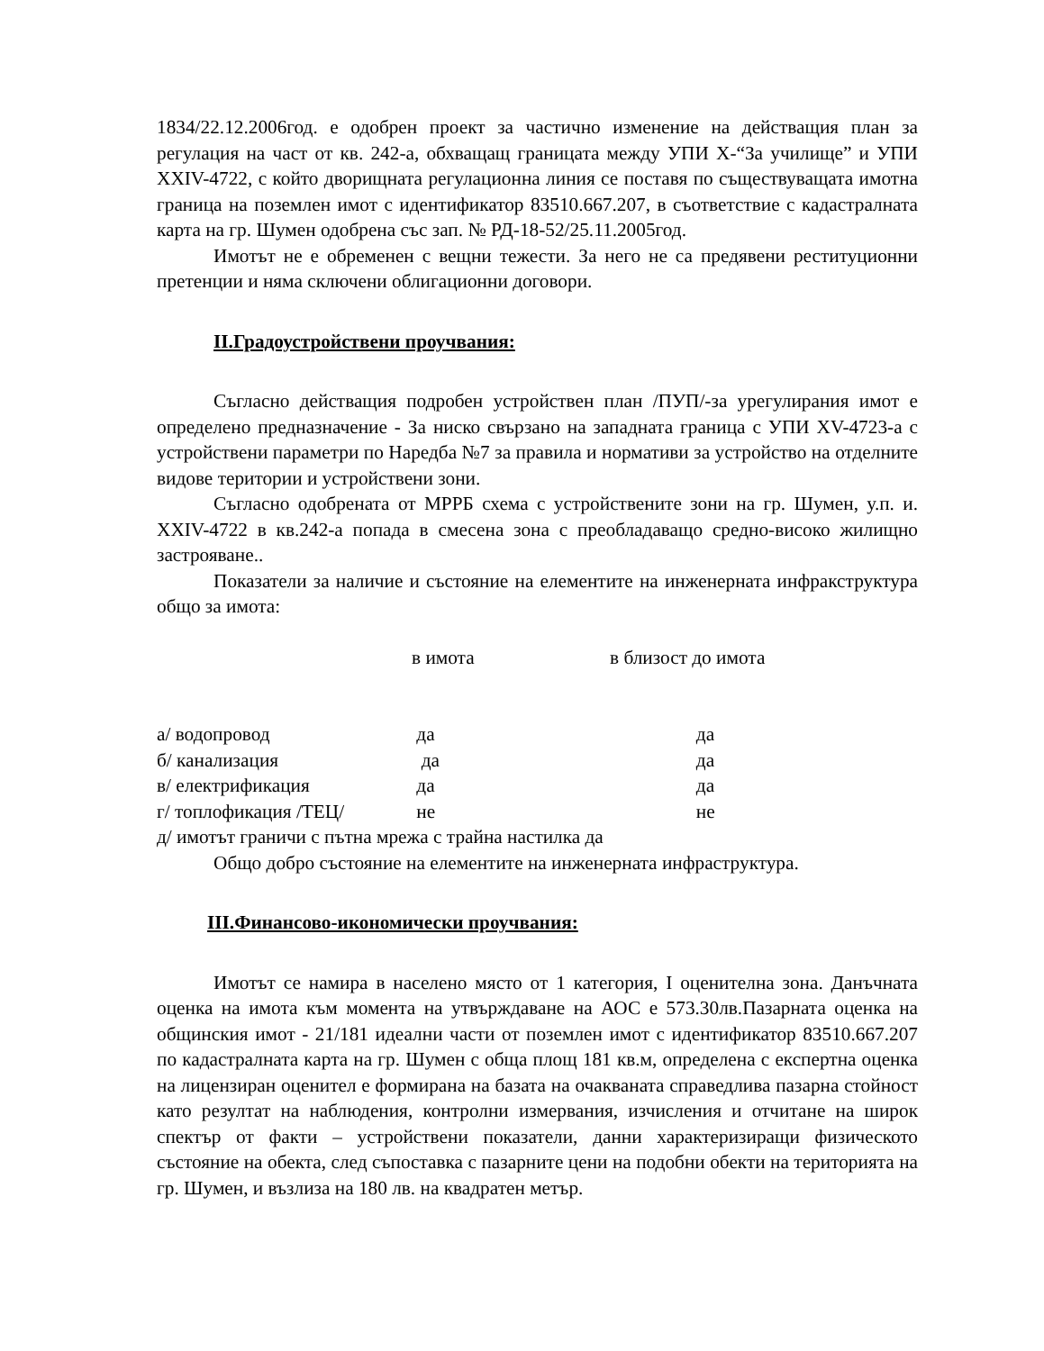1834/22.12.2006год. е одобрен проект за частично изменение на действащия план за регулация на част от кв. 242-а, обхващащ границата между УПИ Х-“За училище” и УПИ ХХIV-4722, с който дворищната регулационна линия се поставя по съществуващата имотна граница на поземлен имот с идентификатор 83510.667.207, в съответствие с кадастралната карта на гр. Шумен одобрена със зап. № РД-18-52/25.11.2005год.
Имотът не е обременен с вещни тежести. За него не са предявени реституционни претенции и няма сключени облигационни договори.
ІІ.Градоустройствени проучвания:
Съгласно действащия подробен устройствен план /ПУП/-за урегулирания имот е определено предназначение - За ниско свързано на западната граница с УПИ ХV-4723-а с устройствени параметри по Наредба №7 за правила и нормативи за устройство на отделните видове територии и устройствени зони.
Съгласно одобрената от МРРБ схема с устройствените зони на гр. Шумен, у.п. и. ХХIV-4722 в кв.242-а попада в смесена зона с преобладаващо средно-високо жилищно застрояване..
Показатели за наличие и състояние на елементите на инженерната инфракструктура общо за имота:
| | в имота | в близост до имота |
| а/ водопровод | да | да |
| б/ канализация | да | да |
| в/ електрификация | да | да |
| г/ топлофикация /ТЕЦ/ | не | не |
| д/ имотът граничи с пътна мрежа с трайна настилка да | | |
Общо добро състояние на елементите на инженерната инфраструктура.
ІІІ.Финансово-икономически проучвания:
Имотът се намира в населено място от 1 категория, I оценителна зона. Данъчната оценка на имота към момента на утвърждаване на АОС е 573.30лв.Пазарната оценка на общинския имот - 21/181 идеални части от поземлен имот с идентификатор 83510.667.207 по кадастралната карта на гр. Шумен с обща площ 181 кв.м, определена с експертна оценка на лицензиран оценител е формирана на базата на очакваната справедлива пазарна стойност като резултат на наблюдения, контролни измервания, изчисления и отчитане на широк спектър от факти – устройствени показатели, данни характеризиращи физическото състояние на обекта, след съпоставка с пазарните цени на подобни обекти на територията на гр. Шумен, и възлиза на 180 лв. на квадратен метър.